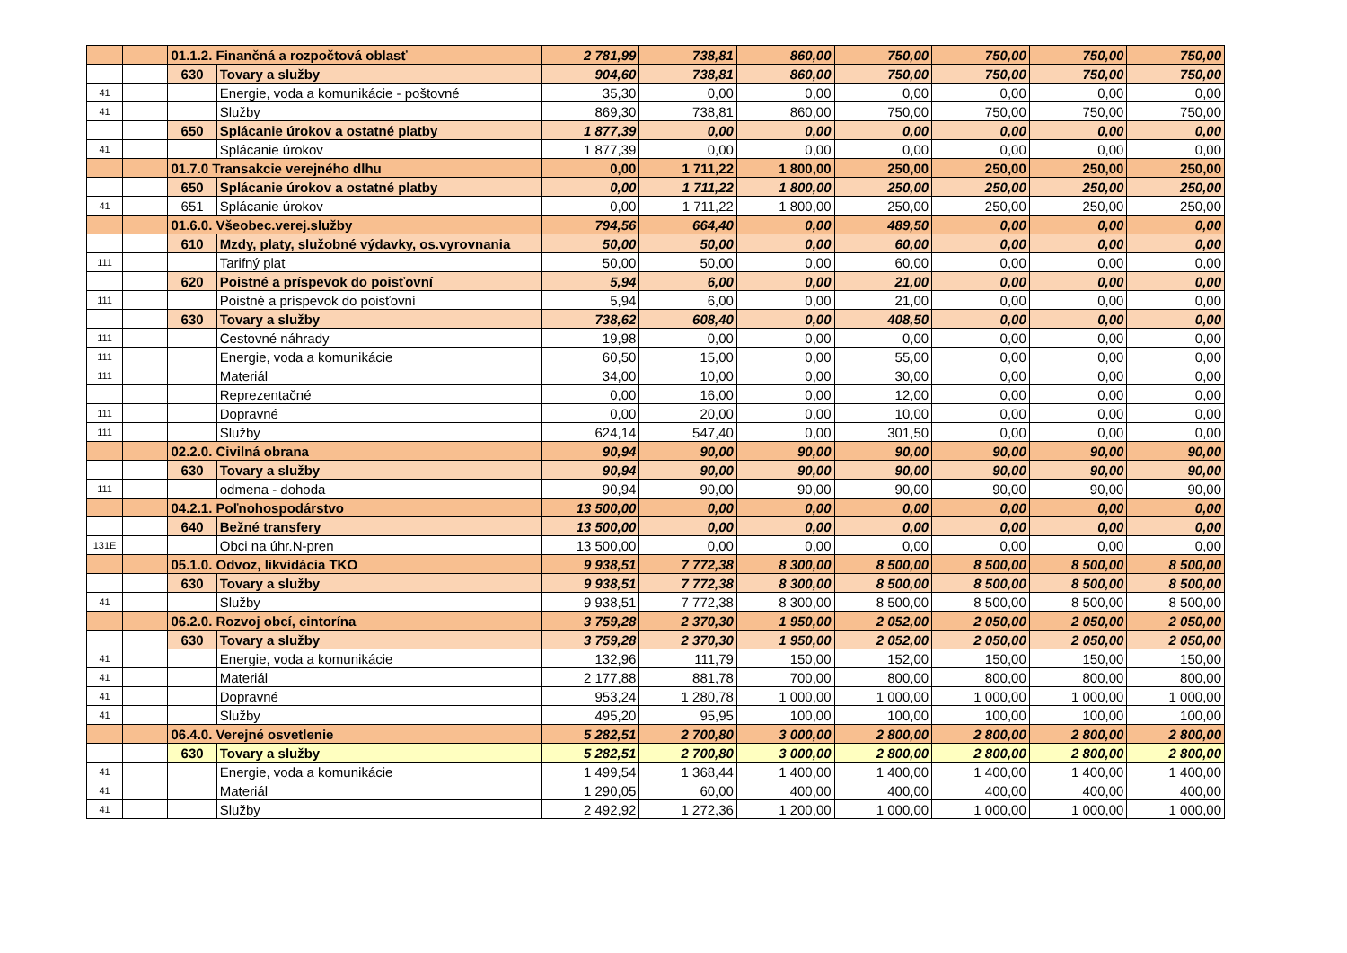| | | 01.1.2. Finančná a rozpočtová oblasť | | 2 781,99 | 738,81 | 860,00 | 750,00 | 750,00 | 750,00 | 750,00 |
| | | 630 | Tovary a služby | 904,60 | 738,81 | 860,00 | 750,00 | 750,00 | 750,00 | 750,00 |
| 41 | | | Energie, voda a komunikácie - poštovné | 35,30 | 0,00 | 0,00 | 0,00 | 0,00 | 0,00 | 0,00 |
| 41 | | | Služby | 869,30 | 738,81 | 860,00 | 750,00 | 750,00 | 750,00 | 750,00 |
| | | 650 | Splácanie úrokov a ostatné platby | 1 877,39 | 0,00 | 0,00 | 0,00 | 0,00 | 0,00 | 0,00 |
| 41 | | | Splácanie úrokov | 1 877,39 | 0,00 | 0,00 | 0,00 | 0,00 | 0,00 | 0,00 |
| | | 01.7.0 Transakcie verejného dlhu | | 0,00 | 1 711,22 | 1 800,00 | 250,00 | 250,00 | 250,00 | 250,00 |
| | | 650 | Splácanie úrokov a ostatné platby | 0,00 | 1 711,22 | 1 800,00 | 250,00 | 250,00 | 250,00 | 250,00 |
| 41 | | 651 | Splácanie úrokov | 0,00 | 1 711,22 | 1 800,00 | 250,00 | 250,00 | 250,00 | 250,00 |
| | | 01.6.0. Všeobec.verej.služby | | 794,56 | 664,40 | 0,00 | 489,50 | 0,00 | 0,00 | 0,00 |
| | | 610 | Mzdy, platy, služobné výdavky, os.vyrovnania | 50,00 | 50,00 | 0,00 | 60,00 | 0,00 | 0,00 | 0,00 |
| 111 | | | Tarifný plat | 50,00 | 50,00 | 0,00 | 60,00 | 0,00 | 0,00 | 0,00 |
| | | 620 | Poistné a príspevok do poisťovní | 5,94 | 6,00 | 0,00 | 21,00 | 0,00 | 0,00 | 0,00 |
| 111 | | | Poistné a príspevok do poisťovní | 5,94 | 6,00 | 0,00 | 21,00 | 0,00 | 0,00 | 0,00 |
| | | 630 | Tovary a služby | 738,62 | 608,40 | 0,00 | 408,50 | 0,00 | 0,00 | 0,00 |
| 111 | | | Cestovné náhrady | 19,98 | 0,00 | 0,00 | 0,00 | 0,00 | 0,00 | 0,00 |
| 111 | | | Energie, voda a komunikácie | 60,50 | 15,00 | 0,00 | 55,00 | 0,00 | 0,00 | 0,00 |
| 111 | | | Materiál | 34,00 | 10,00 | 0,00 | 30,00 | 0,00 | 0,00 | 0,00 |
| | | | Reprezentačné | 0,00 | 16,00 | 0,00 | 12,00 | 0,00 | 0,00 | 0,00 |
| 111 | | | Dopravné | 0,00 | 20,00 | 0,00 | 10,00 | 0,00 | 0,00 | 0,00 |
| 111 | | | Služby | 624,14 | 547,40 | 0,00 | 301,50 | 0,00 | 0,00 | 0,00 |
| | | 02.2.0. Civilná obrana | | 90,94 | 90,00 | 90,00 | 90,00 | 90,00 | 90,00 | 90,00 |
| | | 630 | Tovary a služby | 90,94 | 90,00 | 90,00 | 90,00 | 90,00 | 90,00 | 90,00 |
| 111 | | | odmena - dohoda | 90,94 | 90,00 | 90,00 | 90,00 | 90,00 | 90,00 | 90,00 |
| | | 04.2.1. Poľnohospodárstvo | | 13 500,00 | 0,00 | 0,00 | 0,00 | 0,00 | 0,00 | 0,00 |
| | | 640 | Bežné transfery | 13 500,00 | 0,00 | 0,00 | 0,00 | 0,00 | 0,00 | 0,00 |
| 131E | | | Obci na úhr.N-pren | 13 500,00 | 0,00 | 0,00 | 0,00 | 0,00 | 0,00 | 0,00 |
| | | 05.1.0. Odvoz, likvidácia TKO | | 9 938,51 | 7 772,38 | 8 300,00 | 8 500,00 | 8 500,00 | 8 500,00 | 8 500,00 |
| | | 630 | Tovary a služby | 9 938,51 | 7 772,38 | 8 300,00 | 8 500,00 | 8 500,00 | 8 500,00 | 8 500,00 |
| 41 | | | Služby | 9 938,51 | 7 772,38 | 8 300,00 | 8 500,00 | 8 500,00 | 8 500,00 | 8 500,00 |
| | | 06.2.0. Rozvoj obcí, cintorína | | 3 759,28 | 2 370,30 | 1 950,00 | 2 052,00 | 2 050,00 | 2 050,00 | 2 050,00 |
| | | 630 | Tovary a služby | 3 759,28 | 2 370,30 | 1 950,00 | 2 052,00 | 2 050,00 | 2 050,00 | 2 050,00 |
| 41 | | | Energie, voda a komunikácie | 132,96 | 111,79 | 150,00 | 152,00 | 150,00 | 150,00 | 150,00 |
| 41 | | | Materiál | 2 177,88 | 881,78 | 700,00 | 800,00 | 800,00 | 800,00 | 800,00 |
| 41 | | | Dopravné | 953,24 | 1 280,78 | 1 000,00 | 1 000,00 | 1 000,00 | 1 000,00 | 1 000,00 |
| 41 | | | Služby | 495,20 | 95,95 | 100,00 | 100,00 | 100,00 | 100,00 | 100,00 |
| | | 06.4.0. Verejné osvetlenie | | 5 282,51 | 2 700,80 | 3 000,00 | 2 800,00 | 2 800,00 | 2 800,00 | 2 800,00 |
| | | 630 | Tovary a služby | 5 282,51 | 2 700,80 | 3 000,00 | 2 800,00 | 2 800,00 | 2 800,00 | 2 800,00 |
| 41 | | | Energie, voda a komunikácie | 1 499,54 | 1 368,44 | 1 400,00 | 1 400,00 | 1 400,00 | 1 400,00 | 1 400,00 |
| 41 | | | Materiál | 1 290,05 | 60,00 | 400,00 | 400,00 | 400,00 | 400,00 | 400,00 |
| 41 | | | Služby | 2 492,92 | 1 272,36 | 1 200,00 | 1 000,00 | 1 000,00 | 1 000,00 | 1 000,00 |